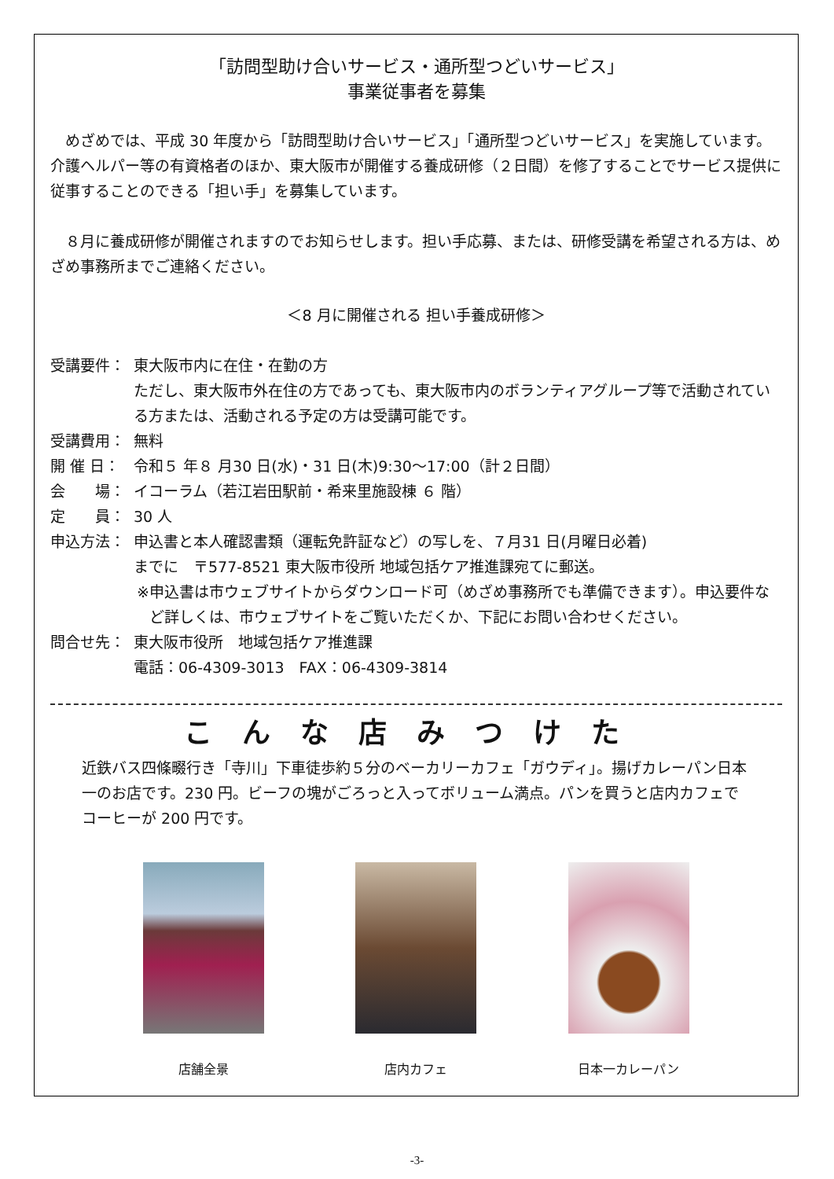「訪問型助け合いサービス・通所型つどいサービス」
事業従事者を募集
めざめでは、平成 30 年度から「訪問型助け合いサービス」「通所型つどいサービス」を実施しています。介護ヘルパー等の有資格者のほか、東大阪市が開催する養成研修（２日間）を修了することでサービス提供に従事することのできる「担い手」を募集しています。
８月に養成研修が開催されますのでお知らせします。担い手応募、または、研修受講を希望される方は、めざめ事務所までご連絡ください。
＜8 月に開催される 担い手養成研修＞
受講要件： 東大阪市内に在住・在勤の方
ただし、東大阪市外在住の方であっても、東大阪市内のボランティアグループ等で活動されている方または、活動される予定の方は受講可能です。
受講費用： 無料
開 催 日： 令和５ 年８ 月30 日(水)・31 日(木)9:30～17:00（計２日間）
会　　場： イコーラム（若江岩田駅前・希来里施設棟 ６ 階）
定　　員： 30 人
申込方法： 申込書と本人確認書類（運転免許証など）の写しを、７月31 日(月曜日必着)
までに　〒577-8521 東大阪市役所 地域包括ケア推進課宛てに郵送。
※ 申込書は市ウェブサイトからダウンロード可（めざめ事務所でも準備できます）。申込要件など詳しくは、市ウェブサイトをご覧いただくか、下記にお問い合わせください。
問合せ先： 東大阪市役所　地域包括ケア推進課
電話：06-4309-3013　FAX：06-4309-3814
こんな店みつけた
近鉄バス四條畷行き「寺川」下車徒歩約５分のベーカリーカフェ「ガウディ」。揚げカレーパン日本一のお店です。230 円。ビーフの塊がごろっと入ってボリューム満点。パンを買うと店内カフェでコーヒーが 200 円です。
店舗全景 店内カフェ 日本一カレーパン
-3-